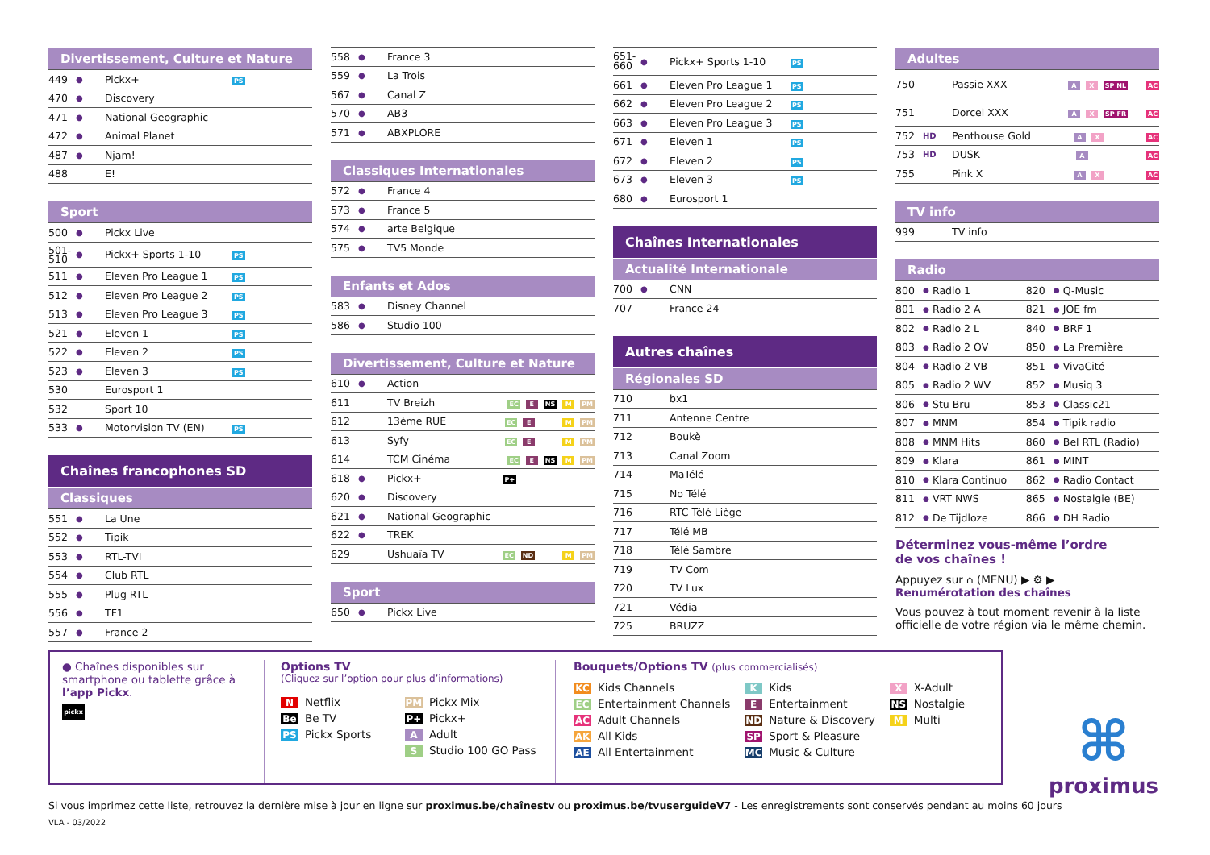Divertissement, Culture et Nature
| 449 | ● | Pickx+ | PS |
| 470 | ● | Discovery | |
| 471 | ● | National Geographic | |
| 472 | ● | Animal Planet | |
| 487 | ● | Njam! | |
| 488 | | E! | |
Sport
| 500 | ● | Pickx Live | |
| 501- 510 | ● | Pickx+ Sports 1-10 | PS |
| 511 | ● | Eleven Pro League 1 | PS |
| 512 | ● | Eleven Pro League 2 | PS |
| 513 | ● | Eleven Pro League 3 | PS |
| 521 | ● | Eleven 1 | PS |
| 522 | ● | Eleven 2 | PS |
| 523 | ● | Eleven 3 | PS |
| 530 | | Eurosport 1 | |
| 532 | | Sport 10 | |
| 533 | ● | Motorvision TV (EN) | PS |
Chaînes francophones SD
Classiques
| 551 | ● | La Une |
| 552 | ● | Tipik |
| 553 | ● | RTL-TVI |
| 554 | ● | Club RTL |
| 555 | ● | Plug RTL |
| 556 | ● | TF1 |
| 557 | ● | France 2 |
| 558 | ● | France 3 |
| 559 | ● | La Trois |
| 567 | ● | Canal Z |
| 570 | ● | AB3 |
| 571 | ● | ABXPLORE |
Classiques Internationales
| 572 | ● | France 4 |
| 573 | ● | France 5 |
| 574 | ● | arte Belgique |
| 575 | ● | TV5 Monde |
Enfants et Ados
| 583 | ● | Disney Channel |
| 586 | ● | Studio 100 |
Divertissement, Culture et Nature
| 610 | ● | Action | |
| 611 | | TV Breizh | EC E NS M PM |
| 612 | | 13ème RUE | EC E M PM |
| 613 | | Syfy | EC E M PM |
| 614 | | TCM Cinéma | EC E NS M PM |
| 618 | ● | Pickx+ | P+ |
| 620 | ● | Discovery | |
| 621 | ● | National Geographic | |
| 622 | ● | TREK | |
| 629 | | Ushuaïa TV | EC ND M PM |
Sport
| 650 | ● | Pickx Live |
| 651- 660 | ● | Pickx+ Sports 1-10 | PS |
| 661 | ● | Eleven Pro League 1 | PS |
| 662 | ● | Eleven Pro League 2 | PS |
| 663 | ● | Eleven Pro League 3 | PS |
| 671 | ● | Eleven 1 | PS |
| 672 | ● | Eleven 2 | PS |
| 673 | ● | Eleven 3 | PS |
| 680 | ● | Eurosport 1 | |
Chaînes Internationales
Actualité Internationale
| 700 | ● | CNN |
| 707 | | France 24 |
Autres chaînes
Régionales SD
| 710 | | bx1 |
| 711 | | Antenne Centre |
| 712 | | Boukè |
| 713 | | Canal Zoom |
| 714 | | MaTélé |
| 715 | | No Télé |
| 716 | | RTC Télé Liège |
| 717 | | Télé MB |
| 718 | | Télé Sambre |
| 719 | | TV Com |
| 720 | | TV Lux |
| 721 | | Védia |
| 725 | | BRUZZ |
Adultes
| 750 | | Passie XXX | A X SP NL AC |
| 751 | | Dorcel XXX | A X SP FR AC |
| 752 | HD | Penthouse Gold | A X AC |
| 753 | HD | DUSK | A AC |
| 755 | | Pink X | A X AC |
TV info
| 999 | | TV info |
Radio
| 800 | ● | Radio 1 | 820 | ● | Q-Music |
| 801 | ● | Radio 2 A | 821 | ● | JOE fm |
| 802 | ● | Radio 2 L | 840 | ● | BRF 1 |
| 803 | ● | Radio 2 OV | 850 | ● | La Première |
| 804 | ● | Radio 2 VB | 851 | ● | VivaCité |
| 805 | ● | Radio 2 WV | 852 | ● | Musiq 3 |
| 806 | ● | Stu Bru | 853 | ● | Classic21 |
| 807 | ● | MNM | 854 | ● | Tipik radio |
| 808 | ● | MNM Hits | 860 | ● | Bel RTL (Radio) |
| 809 | ● | Klara | 861 | ● | MINT |
| 810 | ● | Klara Continuo | 862 | ● | Radio Contact |
| 811 | ● | VRT NWS | 865 | ● | Nostalgie (BE) |
| 812 | ● | De Tijdloze | 866 | ● | DH Radio |
Déterminez vous-même l’ordre
de vos chaînes !
Appuyez sur ⌂ (MENU) ▶ ⚙ ▶
Renumérotation des chaînes
Vous pouvez à tout moment revenir à la liste officielle de votre région via le même chemin.
● Chaînes disponibles sur smartphone ou tablette grâce à l’app Pickx.
pickx
Options TV
(Cliquez sur l’option pour plus d’informations)
N Netflix
PM Pickx Mix
Be Be TV
P+ Pickx+
PS Pickx Sports
A Adult
S Studio 100 GO Pass
Bouquets/Options TV (plus commercialisés)
KC Kids Channels
K Kids
X X-Adult
EC Entertainment Channels
E Entertainment
NS Nostalgie
AC Adult Channels
ND Nature & Discovery
M Multi
AK All Kids
SP Sport & Pleasure
AE All Entertainment
MC Music & Culture
Si vous imprimez cette liste, retrouvez la dernière mise à jour en ligne sur proximus.be/chaînestv ou proximus.be/tvuserguideV7 - Les enregistrements sont conservés pendant au moins 60 jours
VLA - 03/2022
⌘
proximus